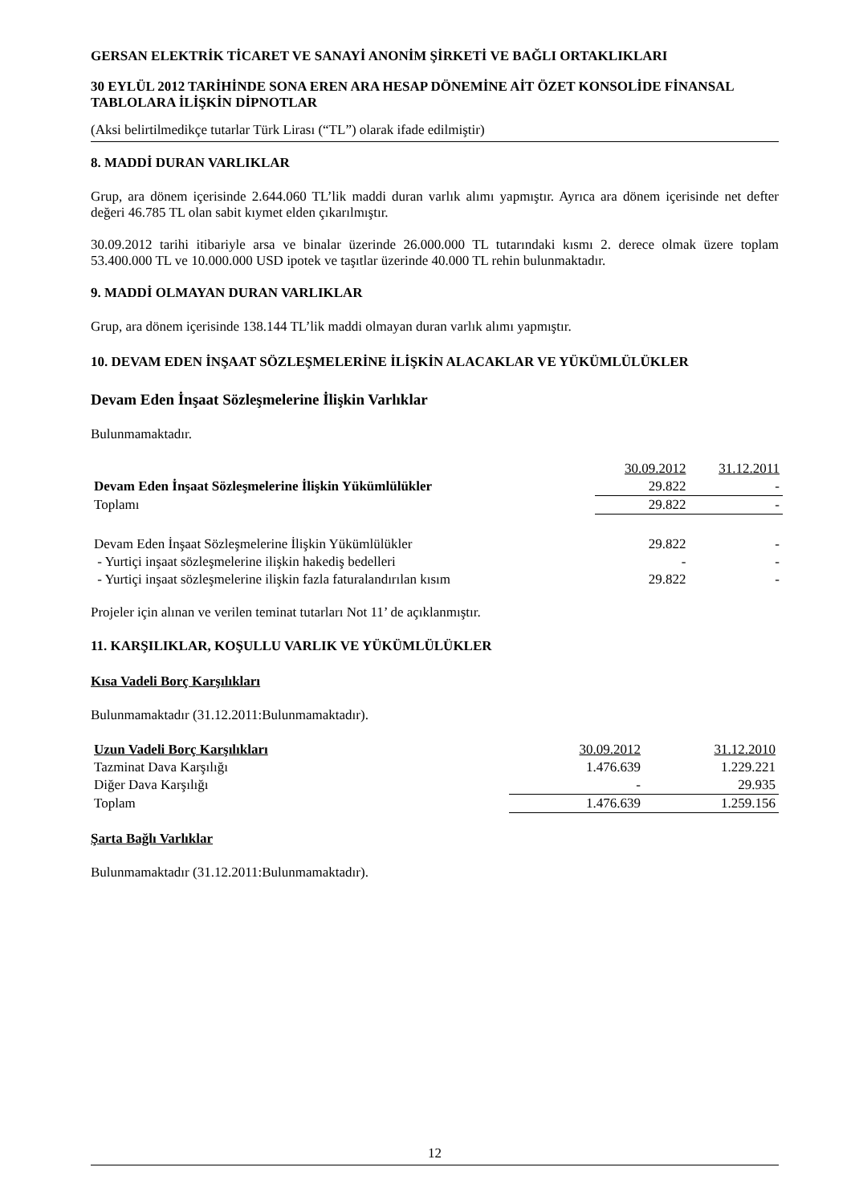GERSAN ELEKTRİK TİCARET VE SANAYİ ANONİM ŞİRKETİ VE BAĞLI ORTAKLIKLARI
30 EYLÜL 2012 TARİHİNDE SONA EREN ARA HESAP DÖNEMİNE AİT ÖZET KONSOLİDE FİNANSAL TABLOLARA İLİŞKİN DİPNOTLAR
(Aksi belirtilmedikçe tutarlar Türk Lirası (“TL”) olarak ifade edilmiştir)
8. MADDİ DURAN VARLIKLAR
Grup, ara dönem içerisinde 2.644.060 TL’lik maddi duran varlık alımı yapmıştır. Ayrıca ara dönem içerisinde net defter değeri 46.785 TL olan sabit kıymet elden çıkarılmıştır.
30.09.2012 tarihi itibariyle arsa ve binalar üzerinde 26.000.000 TL tutarındaki kısmı 2. derece olmak üzere toplam 53.400.000 TL ve 10.000.000 USD ipotek ve taşıtlar üzerinde 40.000 TL rehin bulunmaktadır.
9. MADDİ OLMAYAN DURAN VARLIKLAR
Grup, ara dönem içerisinde 138.144 TL’lik maddi olmayan duran varlık alımı yapmıştır.
10. DEVAM EDEN İNŞAAT SÖZLEŞMELERİNE İLİŞKİN ALACAKLAR VE YÜKÜMLÜLÜKLER
Devam Eden İnşaat Sözleşmelerine İlişkin Varlıklar
Bulunmamaktadır.
| | 30.09.2012 | 31.12.2011 |
| Devam Eden İnşaat Sözleşmelerine İlişkin Yükümlülükler | 29.822 | - |
| Toplamı | 29.822 | - |
| Devam Eden İnşaat Sözleşmelerine İlişkin Yükümlülükler | 29.822 | - |
| - Yurtiçi inşaat sözleşmelerine ilişkin hakediş bedelleri | - | - |
| - Yurtiçi inşaat sözleşmelerine ilişkin fazla faturalandırılan kısım | 29.822 | - |
Projeler için alınan ve verilen teminat tutarları Not 11’ de açıklanmıştır.
11. KARŞILIKLAR, KOŞULLU VARLIK VE YÜKÜMLÜLÜKLER
Kısa Vadeli Borç Karşılıkları
Bulunmamaktadır (31.12.2011:Bulunmamaktadır).
| Uzun Vadeli Borç Karşılıkları | 30.09.2012 | 31.12.2010 |
| Tazminat Dava Karşılığı | 1.476.639 | 1.229.221 |
| Diğer Dava Karşılığı | - | 29.935 |
| Toplam | 1.476.639 | 1.259.156 |
Şarta Bağlı Varlıklar
Bulunmamaktadır (31.12.2011:Bulunmamaktadır).
12